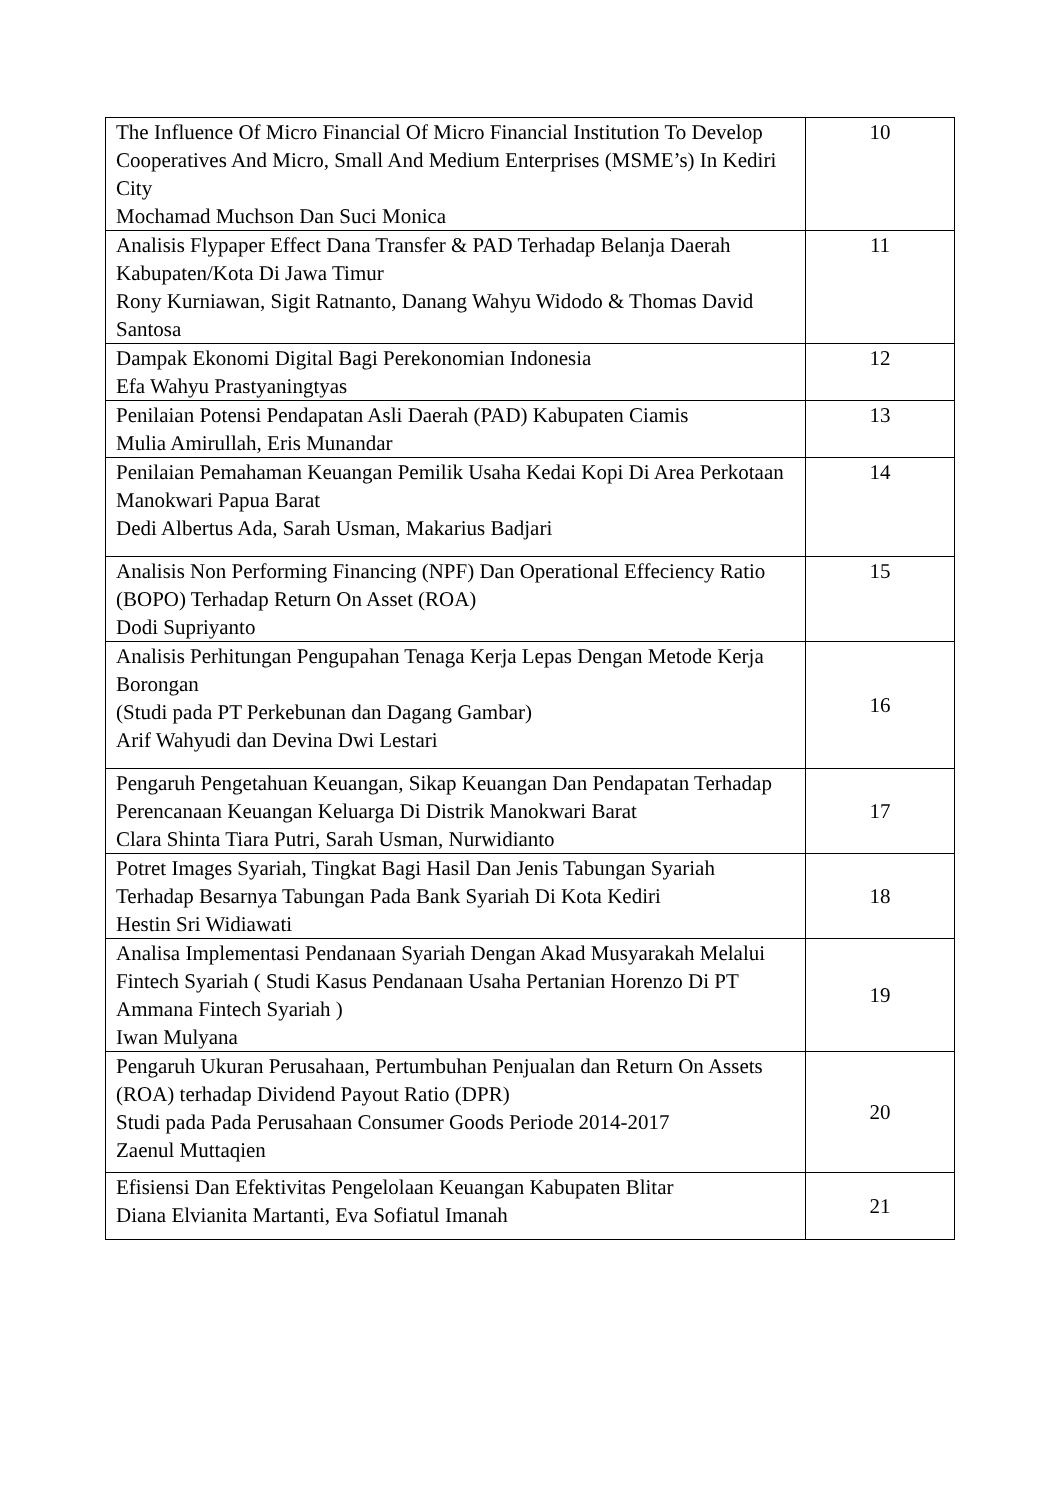| The Influence Of Micro Financial Of Micro Financial Institution To Develop Cooperatives And Micro, Small And Medium Enterprises (MSME’s) In Kediri City Mochamad Muchson Dan Suci Monica | 10 |
| Analisis Flypaper Effect Dana Transfer & PAD Terhadap Belanja Daerah Kabupaten/Kota Di Jawa Timur Rony Kurniawan, Sigit Ratnanto, Danang Wahyu Widodo & Thomas David Santosa | 11 |
| Dampak Ekonomi Digital Bagi Perekonomian Indonesia Efa Wahyu Prastyaningtyas | 12 |
| Penilaian Potensi Pendapatan Asli Daerah (PAD) Kabupaten Ciamis Mulia Amirullah, Eris Munandar | 13 |
| Penilaian Pemahaman Keuangan Pemilik Usaha Kedai Kopi Di Area Perkotaan Manokwari Papua Barat Dedi Albertus Ada, Sarah Usman, Makarius Badjari | 14 |
| Analisis Non Performing Financing (NPF) Dan Operational Effeciency Ratio (BOPO) Terhadap Return On Asset (ROA) Dodi Supriyanto | 15 |
| Analisis Perhitungan Pengupahan Tenaga Kerja Lepas Dengan Metode Kerja Borongan (Studi pada PT Perkebunan dan Dagang Gambar) Arif Wahyudi dan Devina Dwi Lestari | 16 |
| Pengaruh Pengetahuan Keuangan, Sikap Keuangan Dan Pendapatan Terhadap Perencanaan Keuangan Keluarga Di Distrik Manokwari Barat Clara Shinta Tiara Putri, Sarah Usman, Nurwidianto | 17 |
| Potret Images Syariah, Tingkat Bagi Hasil Dan Jenis Tabungan Syariah Terhadap Besarnya Tabungan Pada Bank Syariah Di Kota Kediri Hestin Sri Widiawati | 18 |
| Analisa Implementasi Pendanaan Syariah Dengan Akad Musyarakah Melalui Fintech Syariah ( Studi Kasus Pendanaan Usaha Pertanian Horenzo Di PT Ammana Fintech Syariah ) Iwan Mulyana | 19 |
| Pengaruh Ukuran Perusahaan, Pertumbuhan Penjualan dan Return On Assets (ROA) terhadap Dividend Payout Ratio (DPR) Studi pada Pada Perusahaan Consumer Goods Periode 2014-2017 Zaenul Muttaqien | 20 |
| Efisiensi Dan Efektivitas Pengelolaan Keuangan Kabupaten Blitar Diana Elvianita Martanti, Eva Sofiatul Imanah | 21 |